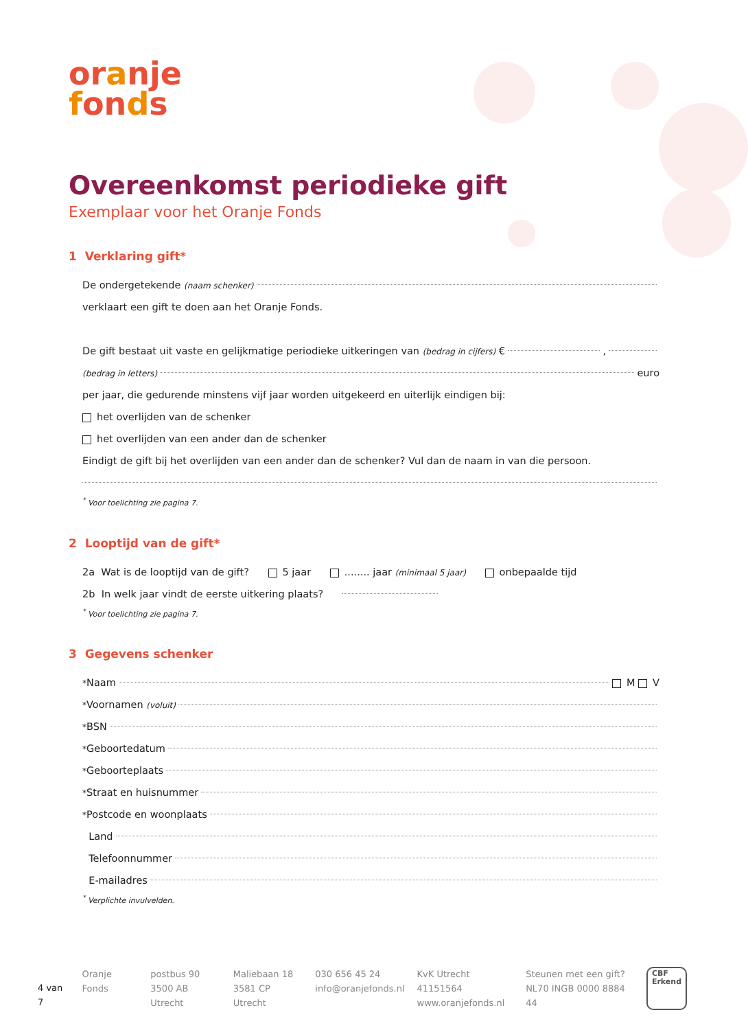oranje
fonds
Overeenkomst periodieke gift
Exemplaar voor het Oranje Fonds
1 Verklaring gift*
De ondergetekende (naam schenker)
verklaart een gift te doen aan het Oranje Fonds.
De gift bestaat uit vaste en gelijkmatige periodieke uitkeringen van (bedrag in cijfers) € ,
(bedrag in letters) euro
per jaar, die gedurende minstens vijf jaar worden uitgekeerd en uiterlijk eindigen bij:
het overlijden van de schenker
het overlijden van een ander dan de schenker
Eindigt de gift bij het overlijden van een ander dan de schenker? Vul dan de naam in van die persoon.
<sup>*</sup> Voor toelichting zie pagina 7.
2 Looptijd van de gift*
2a Wat is de looptijd van de gift? 5 jaar ........ jaar (minimaal 5 jaar) onbepaalde tijd
2b In welk jaar vindt de eerste uitkering plaats?
<sup>*</sup> Voor toelichting zie pagina 7.
3 Gegevens schenker
<sup>*</sup> Naam M V
<sup>*</sup> Voornamen (voluit)
<sup>*</sup> BSN
<sup>*</sup> Geboortedatum
<sup>*</sup> Geboorteplaats
<sup>*</sup> Straat en huisnummer
<sup>*</sup> Postcode en woonplaats
Land
Telefoonnummer
E-mailadres
<sup>*</sup> Verplichte invulvelden.
4 van 7
Oranje Fonds postbus 90
3500 AB Utrecht
Maliebaan 18
3581 CP Utrecht
030 656 45 24
info@oranjefonds.nl
KvK Utrecht 41151564
www.oranjefonds.nl
Steunen met een gift?
NL70 INGB 0000 8884 44
CBF
Erkend